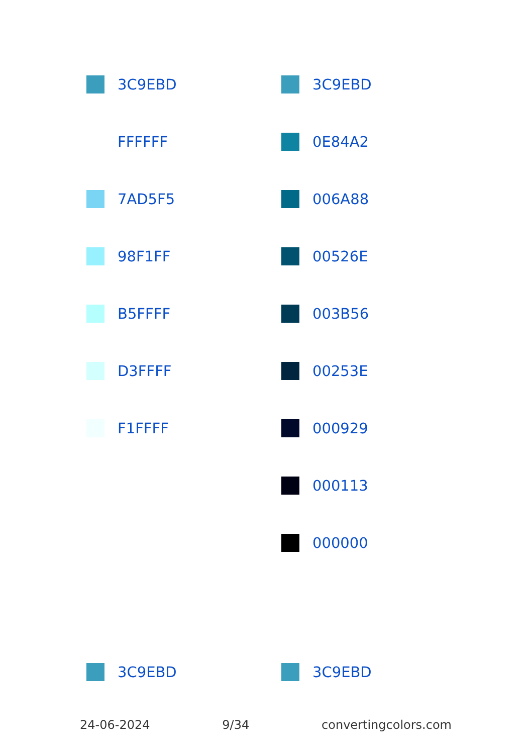3C9EBD
FFFFFF
7AD5F5
98F1FF
B5FFFF
D3FFFF
F1FFFF
3C9EBD
0E84A2
006A88
00526E
003B56
00253E
000929
000113
000000
3C9EBD 3C9EBD
24-06-2024 9/34 convertingcolors.com